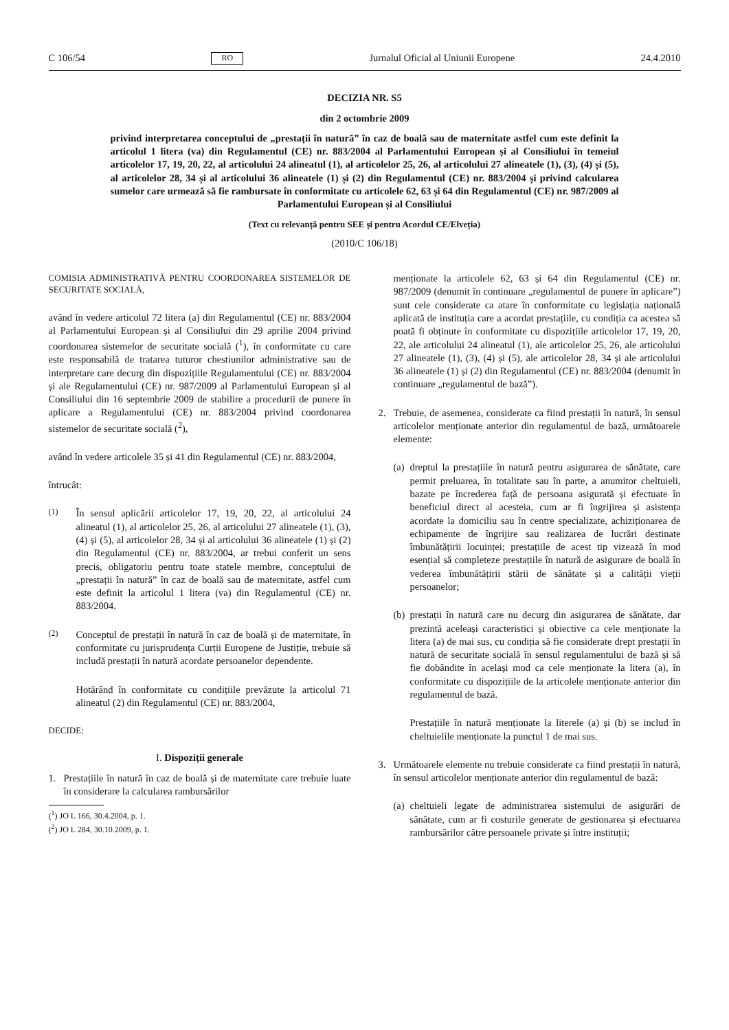C 106/54 RO Jurnalul Oficial al Uniunii Europene 24.4.2010
DECIZIA NR. S5
din 2 octombrie 2009
privind interpretarea conceptului de „prestații în natură” în caz de boală sau de maternitate astfel cum este definit la articolul 1 litera (va) din Regulamentul (CE) nr. 883/2004 al Parlamentului European și al Consiliului în temeiul articolelor 17, 19, 20, 22, al articolului 24 alineatul (1), al articolelor 25, 26, al articolului 27 alineatele (1), (3), (4) și (5), al articolelor 28, 34 și al articolului 36 alineatele (1) și (2) din Regulamentul (CE) nr. 883/2004 și privind calcularea sumelor care urmează să fie rambursate în conformitate cu articolele 62, 63 și 64 din Regulamentul (CE) nr. 987/2009 al Parlamentului European și al Consiliului
(Text cu relevanță pentru SEE și pentru Acordul CE/Elveția)
(2010/C 106/18)
COMISIA ADMINISTRATIVĂ PENTRU COORDONAREA SISTEMELOR DE SECURITATE SOCIALĂ,
având în vedere articolul 72 litera (a) din Regulamentul (CE) nr. 883/2004 al Parlamentului European și al Consiliului din 29 aprilie 2004 privind coordonarea sistemelor de securitate socială (<sup>1</sup>), în conformitate cu care este responsabilă de tratarea tuturor chestiunilor administrative sau de interpretare care decurg din dispozițiile Regulamentului (CE) nr. 883/2004 și ale Regulamentului (CE) nr. 987/2009 al Parlamentului European și al Consiliului din 16 septembrie 2009 de stabilire a procedurii de punere în aplicare a Regulamentului (CE) nr. 883/2004 privind coordonarea sistemelor de securitate socială (<sup>2</sup>),
având în vedere articolele 35 și 41 din Regulamentul (CE) nr. 883/2004,
întrucât:
(1) În sensul aplicării articolelor 17, 19, 20, 22, al articolului 24 alineatul (1), al articolelor 25, 26, al articolului 27 alineatele (1), (3), (4) și (5), al articolelor 28, 34 și al articolului 36 alineatele (1) și (2) din Regulamentul (CE) nr. 883/2004, ar trebui conferit un sens precis, obligatoriu pentru toate statele membre, conceptului de „prestații în natură” în caz de boală sau de maternitate, astfel cum este definit la articolul 1 litera (va) din Regulamentul (CE) nr. 883/2004.
(2) Conceptul de prestații în natură în caz de boală și de maternitate, în conformitate cu jurisprudența Curții Europene de Justiție, trebuie să includă prestații în natură acordate persoanelor dependente.
Hotărând în conformitate cu condițiile prevăzute la articolul 71 alineatul (2) din Regulamentul (CE) nr. 883/2004,
DECIDE:
I. Dispoziții generale
1. Prestațiile în natură în caz de boală și de maternitate care trebuie luate în considerare la calcularea rambursărilor
(<sup>1</sup>) JO L 166, 30.4.2004, p. 1.
(<sup>2</sup>) JO L 284, 30.10.2009, p. 1.
menționate la articolele 62, 63 și 64 din Regulamentul (CE) nr. 987/2009 (denumit în continuare „regulamentul de punere în aplicare”) sunt cele considerate ca atare în conformitate cu legislația națională aplicată de instituția care a acordat prestațiile, cu condiția ca acestea să poată fi obținute în conformitate cu dispozițiile articolelor 17, 19, 20, 22, ale articolului 24 alineatul (1), ale articolelor 25, 26, ale articolului 27 alineatele (1), (3), (4) și (5), ale articolelor 28, 34 și ale articolului 36 alineatele (1) și (2) din Regulamentul (CE) nr. 883/2004 (denumit în continuare „regulamentul de bază”).
2. Trebuie, de asemenea, considerate ca fiind prestații în natură, în sensul articolelor menționate anterior din regulamentul de bază, următoarele elemente:
(a) dreptul la prestațiile în natură pentru asigurarea de sănătate, care permit preluarea, în totalitate sau în parte, a anumitor cheltuieli, bazate pe încrederea față de persoana asigurată și efectuate în beneficiul direct al acesteia, cum ar fi îngrijirea și asistența acordate la domiciliu sau în centre specializate, achiziționarea de echipamente de îngrijire sau realizarea de lucrări destinate îmbunătățirii locuinței; prestațiile de acest tip vizează în mod esențial să completeze prestațiile în natură de asigurare de boală în vederea îmbunătățirii stării de sănătate și a calității vieții persoanelor;
(b) prestații în natură care nu decurg din asigurarea de sănătate, dar prezintă aceleași caracteristici și obiective ca cele menționate la litera (a) de mai sus, cu condiția să fie considerate drept prestații în natură de securitate socială în sensul regulamentului de bază și să fie dobândite în același mod ca cele menționate la litera (a), în conformitate cu dispozițiile de la articolele menționate anterior din regulamentul de bază.
Prestațiile în natură menționate la literele (a) și (b) se includ în cheltuielile menționate la punctul 1 de mai sus.
3. Următoarele elemente nu trebuie considerate ca fiind prestații în natură, în sensul articolelor menționate anterior din regulamentul de bază:
(a) cheltuieli legate de administrarea sistemului de asigurări de sănătate, cum ar fi costurile generate de gestionarea și efectuarea rambursărilor către persoanele private și între instituții;